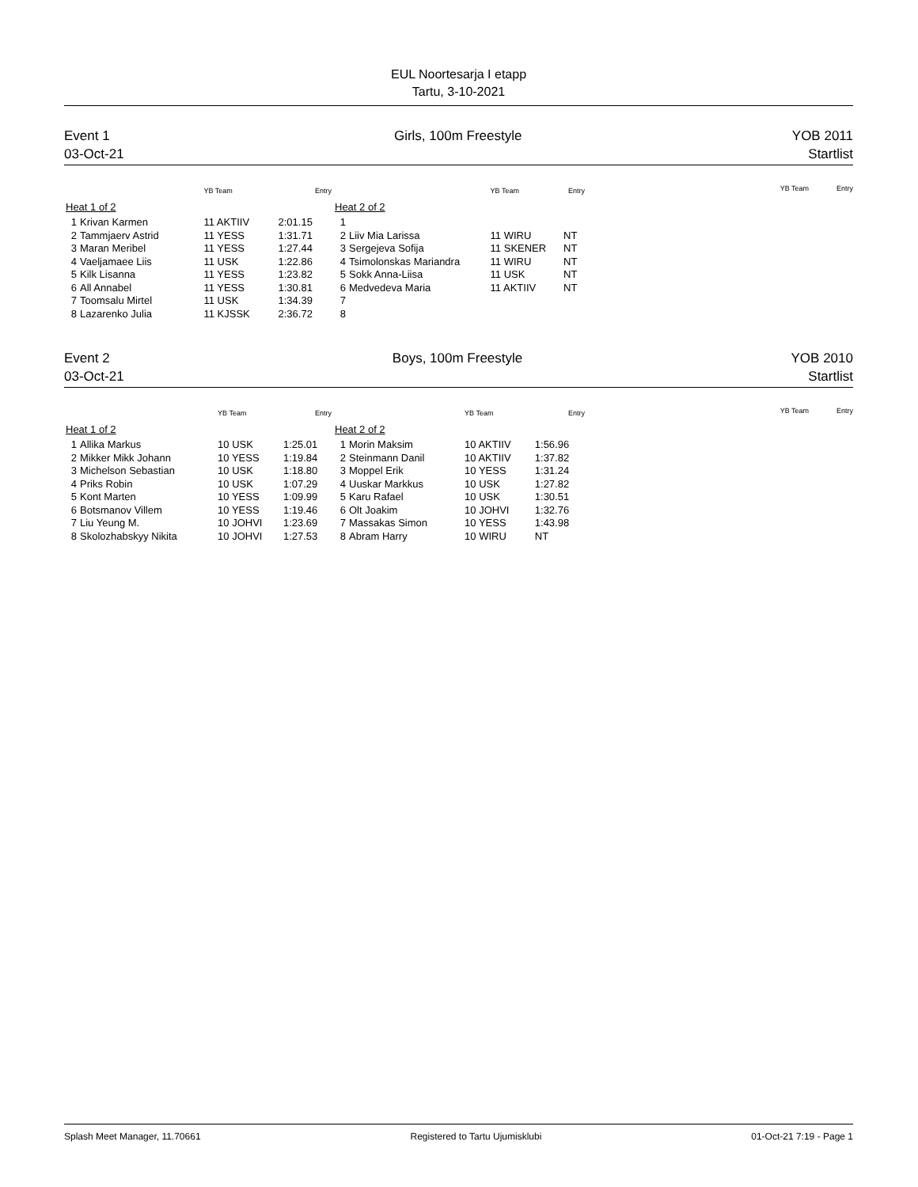EUL Noortesarja I etapp
Tartu, 3-10-2021
Event 1
03-Oct-21
Girls, 100m Freestyle YOB 2011
Startlist
| | | YB Team | Entry |
| --- | --- | --- | --- |
| Heat 1 of 2 | | | |
| 1 | Krivan Karmen | 11 AKTIIV | 2:01.15 |
| 2 | Tammjaerv Astrid | 11 YESS | 1:31.71 |
| 3 | Maran Meribel | 11 YESS | 1:27.44 |
| 4 | Vaeljamaee Liis | 11 USK | 1:22.86 |
| 5 | Kilk Lisanna | 11 YESS | 1:23.82 |
| 6 | All Annabel | 11 YESS | 1:30.81 |
| 7 | Toomsalu Mirtel | 11 USK | 1:34.39 |
| 8 | Lazarenko Julia | 11 KJSSK | 2:36.72 |
| | | YB Team | Entry |
| --- | --- | --- | --- |
| Heat 2 of 2 | | | |
| 1 | | | |
| 2 | Liiv Mia Larissa | 11 WIRU | NT |
| 3 | Sergejeva Sofija | 11 SKENER | NT |
| 4 | Tsimolonskas Mariandra | 11 WIRU | NT |
| 5 | Sokk Anna-Liisa | 11 USK | NT |
| 6 | Medvedeva Maria | 11 AKTIIV | NT |
| 7 | | | |
| 8 | | | |
YB Team Entry
Event 2
03-Oct-21
Boys, 100m Freestyle YOB 2010
Startlist
| | | YB Team | Entry |
| --- | --- | --- | --- |
| Heat 1 of 2 | | | |
| 1 | Allika Markus | 10 USK | 1:25.01 |
| 2 | Mikker Mikk Johann | 10 YESS | 1:19.84 |
| 3 | Michelson Sebastian | 10 USK | 1:18.80 |
| 4 | Priks Robin | 10 USK | 1:07.29 |
| 5 | Kont Marten | 10 YESS | 1:09.99 |
| 6 | Botsmanov Villem | 10 YESS | 1:19.46 |
| 7 | Liu Yeung M. | 10 JOHVI | 1:23.69 |
| 8 | Skolozhabskyy Nikita | 10 JOHVI | 1:27.53 |
| | | YB Team | Entry |
| --- | --- | --- | --- |
| Heat 2 of 2 | | | |
| 1 | Morin Maksim | 10 AKTIIV | 1:56.96 |
| 2 | Steinmann Danil | 10 AKTIIV | 1:37.82 |
| 3 | Moppel Erik | 10 YESS | 1:31.24 |
| 4 | Uuskar Markkus | 10 USK | 1:27.82 |
| 5 | Karu Rafael | 10 USK | 1:30.51 |
| 6 | Olt Joakim | 10 JOHVI | 1:32.76 |
| 7 | Massakas Simon | 10 YESS | 1:43.98 |
| 8 | Abram Harry | 10 WIRU | NT |
YB Team Entry
Splash Meet Manager, 11.70661 Registered to Tartu Ujumisklubi 01-Oct-21 7:19 - Page 1